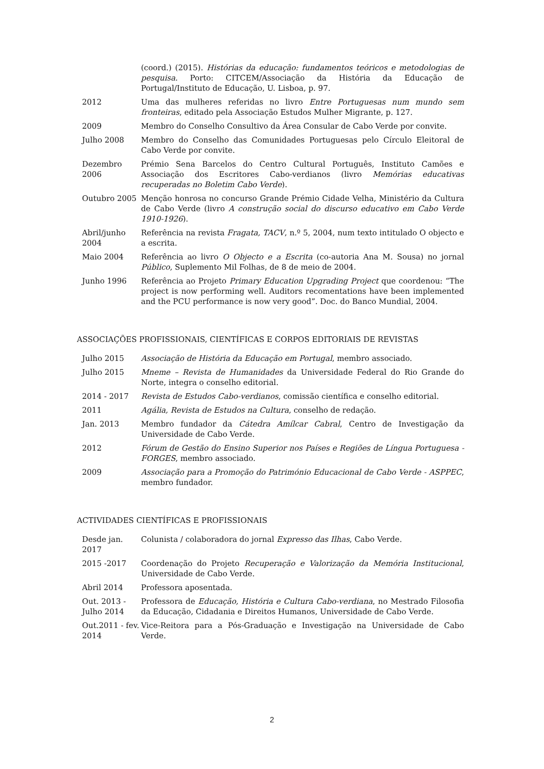| | (coord.) (2015). Histórias da educação: fundamentos teóricos e metodologias de pesquisa . Porto: CITCEM/Associação da História da Educação de Portugal/Instituto de Educação, U. Lisboa, p. 97. |
| 2012 | Uma das mulheres referidas no livro Entre Portuguesas num mundo sem fronteiras , editado pela Associação Estudos Mulher Migrante, p. 127. |
| 2009 | Membro do Conselho Consultivo da Área Consular de Cabo Verde por convite. |
| Julho 2008 | Membro do Conselho das Comunidades Portuguesas pelo Círculo Eleitoral de Cabo Verde por convite. |
| Dezembro 2006 | Prémio Sena Barcelos do Centro Cultural Português, Instituto Camões e Associação dos Escritores Cabo-verdianos (livro Memórias educativas recuperadas no Boletim Cabo Verde ). |
| Outubro 2005 | Menção honrosa no concurso Grande Prémio Cidade Velha, Ministério da Cultura de Cabo Verde (livro A construção social do discurso educativo em Cabo Verde 1910-1926 ). |
| Abril/junho 2004 | Referência na revista Fragata, TACV , n.º 5, 2004, num texto intitulado O objecto e a escrita. |
| Maio 2004 | Referência ao livro O Objecto e a Escrita (co-autoria Ana M. Sousa) no jornal Público , Suplemento Mil Folhas, de 8 de meio de 2004. |
| Junho 1996 | Referência ao Projeto Primary Education Upgrading Project que coordenou: “The project is now performing well. Auditors recomentations have been implemented and the PCU performance is now very good”. Doc. do Banco Mundial, 2004. |
ASSOCIAÇÕES PROFISSIONAIS, CIENTÍFICAS E CORPOS EDITORIAIS DE REVISTAS
| Julho 2015 | Associação de História da Educação em Portugal , membro associado. |
| Julho 2015 | Mneme – Revista de Humanidades da Universidade Federal do Rio Grande do Norte, integra o conselho editorial. |
| 2014 - 2017 | Revista de Estudos Cabo-verdianos , comissão científica e conselho editorial. |
| 2011 | Agália, Revista de Estudos na Cultura , conselho de redação. |
| Jan. 2013 | Membro fundador da Cátedra Amílcar Cabral , Centro de Investigação da Universidade de Cabo Verde. |
| 2012 | Fórum de Gestão do Ensino Superior nos Países e Regiões de Língua Portuguesa - FORGES , membro associado. |
| 2009 | Associação para a Promoção do Património Educacional de Cabo Verde - ASPPEC , membro fundador. |
ACTIVIDADES CIENTÍFICAS E PROFISSIONAIS
| Desde jan. 2017 | Colunista / colaboradora do jornal Expresso das Ilhas , Cabo Verde. |
| 2015 -2017 | Coordenação do Projeto Recuperação e Valorização da Memória Institucional , Universidade de Cabo Verde. |
| Abril 2014 | Professora aposentada. |
| Out. 2013 - Julho 2014 | Professora de Educação, História e Cultura Cabo-verdiana , no Mestrado Filosofia da Educação, Cidadania e Direitos Humanos, Universidade de Cabo Verde. |
| Out.2011 - fev. 2014 | Vice-Reitora para a Pós-Graduação e Investigação na Universidade de Cabo Verde. |
2